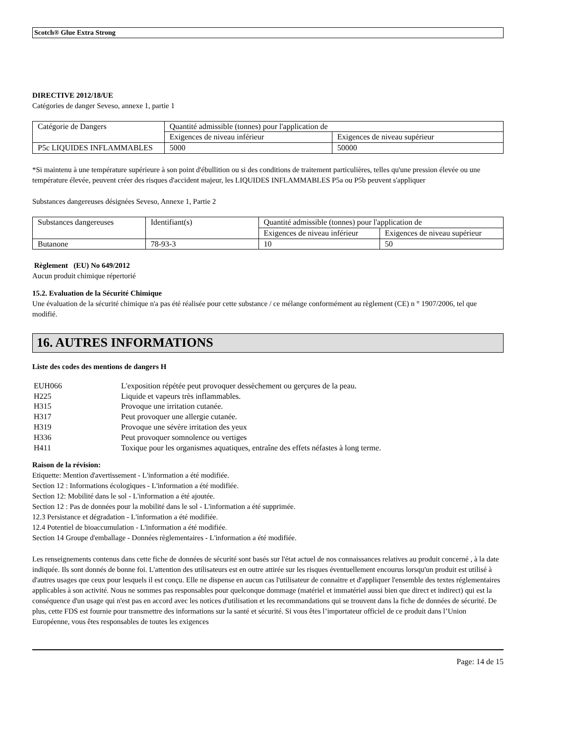Scotch® Glue Extra Strong
DIRECTIVE 2012/18/UE
Catégories de danger Seveso, annexe 1, partie 1
| Catégorie de Dangers | Quantité admissible (tonnes) pour l'application de | |
| | Exigences de niveau inférieur | Exigences de niveau supérieur |
| P5c LIQUIDES INFLAMMABLES | 5000 | 50000 |
*Si maintenu à une température supérieure à son point d'ébullition ou si des conditions de traitement particulières, telles qu'une pression élevée ou une température élevée, peuvent créer des risques d'accident majeur, les LIQUIDES INFLAMMABLES P5a ou P5b peuvent s'appliquer
Substances dangereuses désignées Seveso, Annexe 1, Partie 2
| Substances dangereuses | Identifiant(s) | Quantité admissible (tonnes) pour l'application de | |
| | | Exigences de niveau inférieur | Exigences de niveau supérieur |
| Butanone | 78-93-3 | 10 | 50 |
Règlement (EU) No 649/2012
Aucun produit chimique répertorié
15.2. Evaluation de la Sécurité Chimique
Une évaluation de la sécurité chimique n'a pas été réalisée pour cette substance / ce mélange conformément au règlement (CE) n ° 1907/2006, tel que modifié.
16. AUTRES INFORMATIONS
Liste des codes des mentions de dangers H
| EUH066 | L'exposition répétée peut provoquer dessèchement ou gerçures de la peau. |
| H225 | Liquide et vapeurs très inflammables. |
| H315 | Provoque une irritation cutanée. |
| H317 | Peut provoquer une allergie cutanée. |
| H319 | Provoque une sévère irritation des yeux |
| H336 | Peut provoquer somnolence ou vertiges |
| H411 | Toxique pour les organismes aquatiques, entraîne des effets néfastes à long terme. |
Raison de la révision:
Etiquette: Mention d'avertissement - L'information a été modifiée.
Section 12 : Informations écologiques - L'information a été modifiée.
Section 12: Mobilité dans le sol - L'information a été ajoutée.
Section 12 : Pas de données pour la mobilité dans le sol - L'information a été supprimée.
12.3 Persistance et dégradation - L'information a été modifiée.
12.4 Potentiel de bioaccumulation - L'information a été modifiée.
Section 14 Groupe d'emballage - Données règlementaires - L'information a été modifiée.
Les renseignements contenus dans cette fiche de données de sécurité sont basés sur l'état actuel de nos connaissances relatives au produit concerné , à la date indiquée. Ils sont donnés de bonne foi. L'attention des utilisateurs est en outre attirée sur les risques éventuellement encourus lorsqu'un produit est utilisé à d'autres usages que ceux pour lesquels il est conçu. Elle ne dispense en aucun cas l'utilisateur de connaitre et d'appliquer l'ensemble des textes réglementaires applicables à son activité. Nous ne sommes pas responsables pour quelconque dommage (matériel et immatériel aussi bien que direct et indirect) qui est la conséquence d'un usage qui n'est pas en accord avec les notices d'utilisation et les recommandations qui se trouvent dans la fiche de données de sécurité. De plus, cette FDS est fournie pour transmettre des informations sur la santé et sécurité. Si vous êtes l’importateur officiel de ce produit dans l’Union Européenne, vous êtes responsables de toutes les exigences
Page: 14 de 15